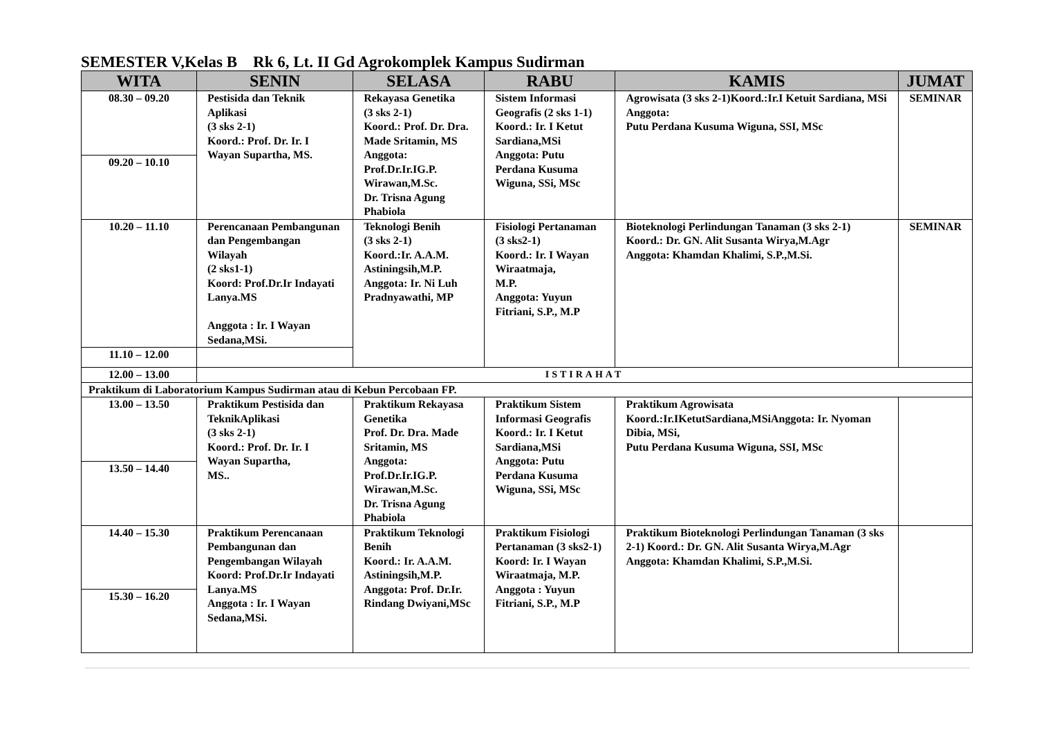SEMESTER V,Kelas B Rk 6, Lt. II Gd Agrokomplek Kampus Sudirman
| WITA | SENIN | SELASA | RABU | KAMIS | JUMAT |
| --- | --- | --- | --- | --- | --- |
| 08.30 – 09.20 | Pestisida dan Teknik Aplikasi (3 sks 2-1) Koord.: Prof. Dr. Ir. I Wayan Supartha, MS. | Rekayasa Genetika (3 sks 2-1) Koord.: Prof. Dr. Dra. Made Sritamin, MS Anggota: Prof.Dr.Ir.IG.P. Wirawan,M.Sc. Dr. Trisna Agung Phabiola | Sistem Informasi Geografis (2 sks 1-1) Koord.: Ir. I Ketut Sardiana,MSi Anggota: Putu Perdana Kusuma Wiguna, SSi, MSc | Agrowisata (3 sks 2-1)Koord.:Ir.I Ketuit Sardiana, MSi Anggota: Putu Perdana Kusuma Wiguna, SSI, MSc | SEMINAR |
| 09.20 – 10.10 | | | | | |
| 10.20 – 11.10 | Perencanaan Pembangunan dan Pengembangan Wilayah (2 sks1-1) Koord: Prof.Dr.Ir Indayati Lanya.MS Anggota : Ir. I Wayan Sedana,MSi. | Teknologi Benih (3 sks 2-1) Koord.:Ir. A.A.M. Astiningsih,M.P. Anggota: Ir. Ni Luh Pradnyawathi, MP | Fisiologi Pertanaman (3 sks2-1) Koord.: Ir. I Wayan Wiraatmaja, M.P. Anggota: Yuyun Fitriani, S.P., M.P | Bioteknologi Perlindungan Tanaman (3 sks 2-1) Koord.: Dr. GN. Alit Susanta Wirya,M.Agr Anggota: Khamdan Khalimi, S.P.,M.Si. | SEMINAR |
| 11.10 – 12.00 | | | | | |
| 12.00 – 13.00 | ISTIRAHAT | | | | |
| Praktikum di Laboratorium Kampus Sudirman atau di Kebun Percobaan FP. | | | | | |
| 13.00 – 13.50 | Praktikum Pestisida dan TeknikAplikasi (3 sks 2-1) Koord.: Prof. Dr. Ir. I Wayan Supartha, MS.. | Praktikum Rekayasa Genetika Prof. Dr. Dra. Made Sritamin, MS Anggota: Prof.Dr.Ir.IG.P. Wirawan,M.Sc. Dr. Trisna Agung Phabiola | Praktikum Sistem Informasi Geografis Koord.: Ir. I Ketut Sardiana,MSi Anggota: Putu Perdana Kusuma Wiguna, SSi, MSc | Praktikum Agrowisata Koord.:Ir.IKetutSardiana,MSiAnggota: Ir. Nyoman Dibia, MSi, Putu Perdana Kusuma Wiguna, SSI, MSc | |
| 13.50 – 14.40 | | | | | |
| 14.40 – 15.30 | Praktikum Perencanaan Pembangunan dan Pengembangan Wilayah Koord: Prof.Dr.Ir Indayati Lanya.MS Anggota : Ir. I Wayan Sedana,MSi. | Praktikum Teknologi Benih Koord.: Ir. A.A.M. Astiningsih,M.P. Anggota: Prof. Dr.Ir. Rindang Dwiyani,MSc | Praktikum Fisiologi Pertanaman (3 sks2-1) Koord: Ir. I Wayan Wiraatmaja, M.P. Anggota : Yuyun Fitriani, S.P., M.P | Praktikum Bioteknologi Perlindungan Tanaman (3 sks 2-1) Koord.: Dr. GN. Alit Susanta Wirya,M.Agr Anggota: Khamdan Khalimi, S.P.,M.Si. | |
| 15.30 – 16.20 | | | | | |